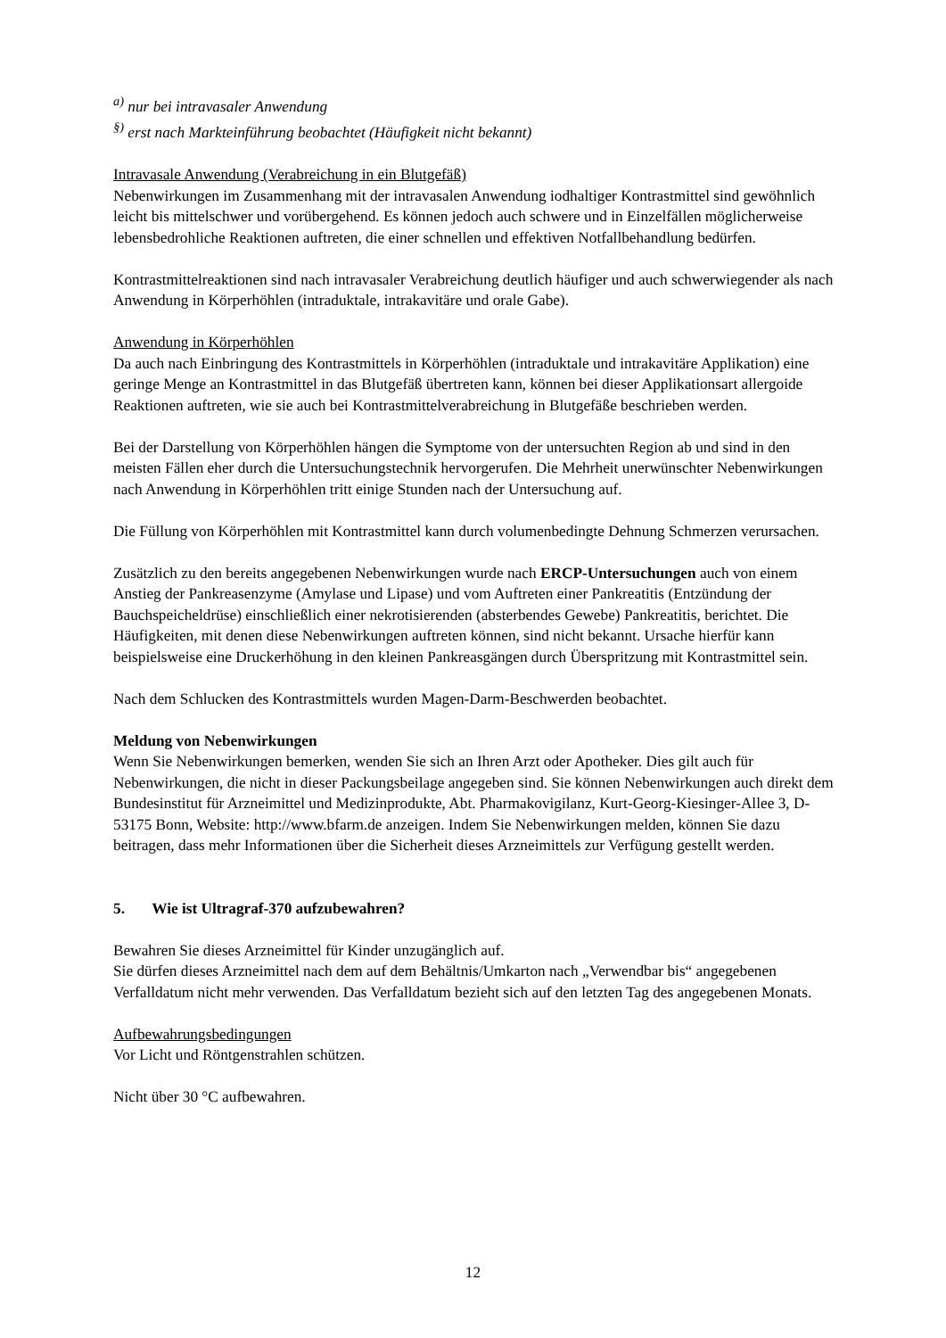<sup>a)</sup> nur bei intravasaler Anwendung
<sup>§)</sup> erst nach Markteinführung beobachtet (Häufigkeit nicht bekannt)
Intravasale Anwendung (Verabreichung in ein Blutgefäß)
Nebenwirkungen im Zusammenhang mit der intravasalen Anwendung iodhaltiger Kontrastmittel sind gewöhnlich leicht bis mittelschwer und vorübergehend. Es können jedoch auch schwere und in Einzelfällen möglicherweise lebensbedrohliche Reaktionen auftreten, die einer schnellen und effektiven Notfallbehandlung bedürfen.
Kontrastmittelreaktionen sind nach intravasaler Verabreichung deutlich häufiger und auch schwerwiegender als nach Anwendung in Körperhöhlen (intraduktale, intrakavitäre und orale Gabe).
Anwendung in Körperhöhlen
Da auch nach Einbringung des Kontrastmittels in Körperhöhlen (intraduktale und intrakavitäre Applikation) eine geringe Menge an Kontrastmittel in das Blutgefäß übertreten kann, können bei dieser Applikationsart allergoide Reaktionen auftreten, wie sie auch bei Kontrastmittelverabreichung in Blutgefäße beschrieben werden.
Bei der Darstellung von Körperhöhlen hängen die Symptome von der untersuchten Region ab und sind in den meisten Fällen eher durch die Untersuchungstechnik hervorgerufen. Die Mehrheit unerwünschter Nebenwirkungen nach Anwendung in Körperhöhlen tritt einige Stunden nach der Untersuchung auf.
Die Füllung von Körperhöhlen mit Kontrastmittel kann durch volumenbedingte Dehnung Schmerzen verursachen.
Zusätzlich zu den bereits angegebenen Nebenwirkungen wurde nach ERCP-Untersuchungen auch von einem Anstieg der Pankreasenzyme (Amylase und Lipase) und vom Auftreten einer Pankreatitis (Entzündung der Bauchspeicheldrüse) einschließlich einer nekrotisierenden (absterbendes Gewebe) Pankreatitis, berichtet. Die Häufigkeiten, mit denen diese Nebenwirkungen auftreten können, sind nicht bekannt. Ursache hierfür kann beispielsweise eine Druckerhöhung in den kleinen Pankreasgängen durch Überspritzung mit Kontrastmittel sein.
Nach dem Schlucken des Kontrastmittels wurden Magen-Darm-Beschwerden beobachtet.
Meldung von Nebenwirkungen
Wenn Sie Nebenwirkungen bemerken, wenden Sie sich an Ihren Arzt oder Apotheker. Dies gilt auch für Nebenwirkungen, die nicht in dieser Packungsbeilage angegeben sind. Sie können Nebenwirkungen auch direkt dem Bundesinstitut für Arzneimittel und Medizinprodukte, Abt. Pharmakovigilanz, Kurt-Georg-Kiesinger-Allee 3, D-53175 Bonn, Website: http://www.bfarm.de anzeigen. Indem Sie Nebenwirkungen melden, können Sie dazu beitragen, dass mehr Informationen über die Sicherheit dieses Arzneimittels zur Verfügung gestellt werden.
5. Wie ist Ultragraf-370 aufzubewahren?
Bewahren Sie dieses Arzneimittel für Kinder unzugänglich auf.
Sie dürfen dieses Arzneimittel nach dem auf dem Behältnis/Umkarton nach „Verwendbar bis“ angegebenen Verfalldatum nicht mehr verwenden. Das Verfalldatum bezieht sich auf den letzten Tag des angegebenen Monats.
Aufbewahrungsbedingungen
Vor Licht und Röntgenstrahlen schützen.
Nicht über 30 °C aufbewahren.
12